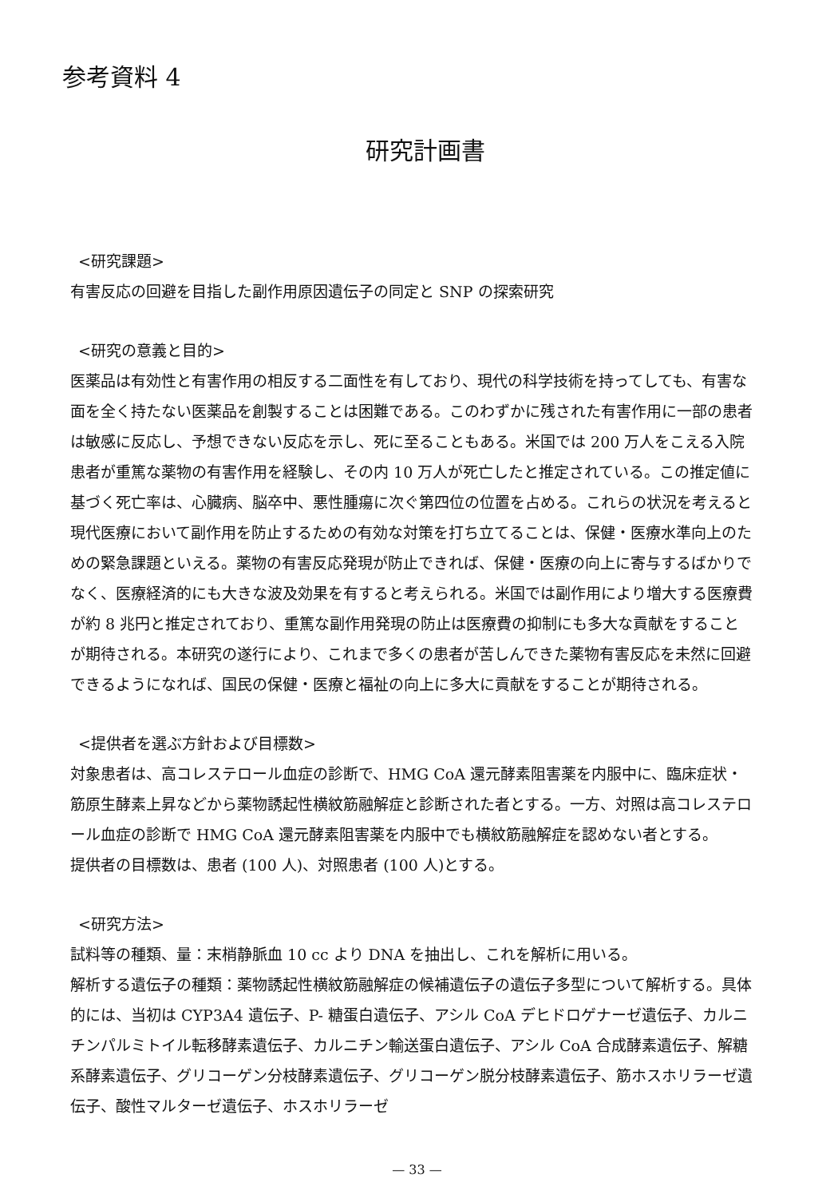参考資料 4
研究計画書
<研究課題>
有害反応の回避を目指した副作用原因遺伝子の同定と SNP の探索研究
<研究の意義と目的>
医薬品は有効性と有害作用の相反する二面性を有しており、現代の科学技術を持ってしても、有害な面を全く持たない医薬品を創製することは困難である。このわずかに残された有害作用に一部の患者は敏感に反応し、予想できない反応を示し、死に至ることもある。米国では 200 万人をこえる入院患者が重篤な薬物の有害作用を経験し、その内 10 万人が死亡したと推定されている。この推定値に基づく死亡率は、心臓病、脳卒中、悪性腫瘍に次ぐ第四位の位置を占める。これらの状況を考えると現代医療において副作用を防止するための有効な対策を打ち立てることは、保健・医療水準向上のための緊急課題といえる。薬物の有害反応発現が防止できれば、保健・医療の向上に寄与するばかりでなく、医療経済的にも大きな波及効果を有すると考えられる。米国では副作用により増大する医療費が約 8 兆円と推定されており、重篤な副作用発現の防止は医療費の抑制にも多大な貢献をすることが期待される。本研究の遂行により、これまで多くの患者が苦しんできた薬物有害反応を未然に回避できるようになれば、国民の保健・医療と福祉の向上に多大に貢献をすることが期待される。
<提供者を選ぶ方針および目標数>
対象患者は、高コレステロール血症の診断で、HMG CoA 還元酵素阻害薬を内服中に、臨床症状・筋原生酵素上昇などから薬物誘起性横紋筋融解症と診断された者とする。一方、対照は高コレステロール血症の診断で HMG CoA 還元酵素阻害薬を内服中でも横紋筋融解症を認めない者とする。
提供者の目標数は、患者 (100 人)、対照患者 (100 人)とする。
<研究方法>
試料等の種類、量：末梢静脈血 10 cc より DNA を抽出し、これを解析に用いる。
解析する遺伝子の種類：薬物誘起性横紋筋融解症の候補遺伝子の遺伝子多型について解析する。具体的には、当初は CYP3A4 遺伝子、P- 糖蛋白遺伝子、アシル CoA デヒドロゲナーゼ遺伝子、カルニチンパルミトイル転移酵素遺伝子、カルニチン輸送蛋白遺伝子、アシル CoA 合成酵素遺伝子、解糖系酵素遺伝子、グリコーゲン分枝酵素遺伝子、グリコーゲン脱分枝酵素遺伝子、筋ホスホリラーゼ遺伝子、酸性マルターゼ遺伝子、ホスホリラーゼ
— 33 —